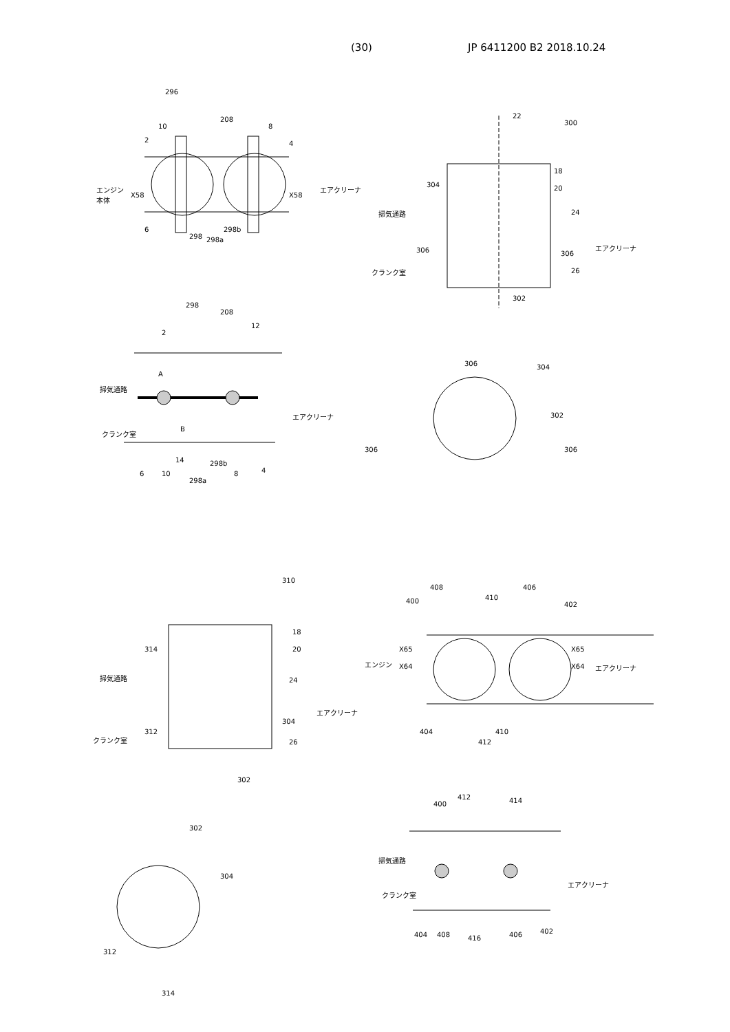(30) JP 6411200 B2 2018.10.24
296
208
10 8
2 4
エンジン
本体 X58 X58
エアクリーナ
6
298 298a
298b
22
300
18
20 304
掃気通路 24
306 306
エアクリーナ
クランク室 26
302
298
208
12
2
A
掃気通路
エアクリーナ
B クランク室
14
6 10
298a
298b
8 4
306 304
302
306 306
310
18
20 314
掃気通路 24
エアクリーナ
304
312
クランク室 26
302
408 406
410 400 402
X65 X65
エンジン エアクリーナ X64 X64
404 410
412
302
304
312
314
412 414 400
掃気通路
エアクリーナ
クランク室
404 408 416 406 402